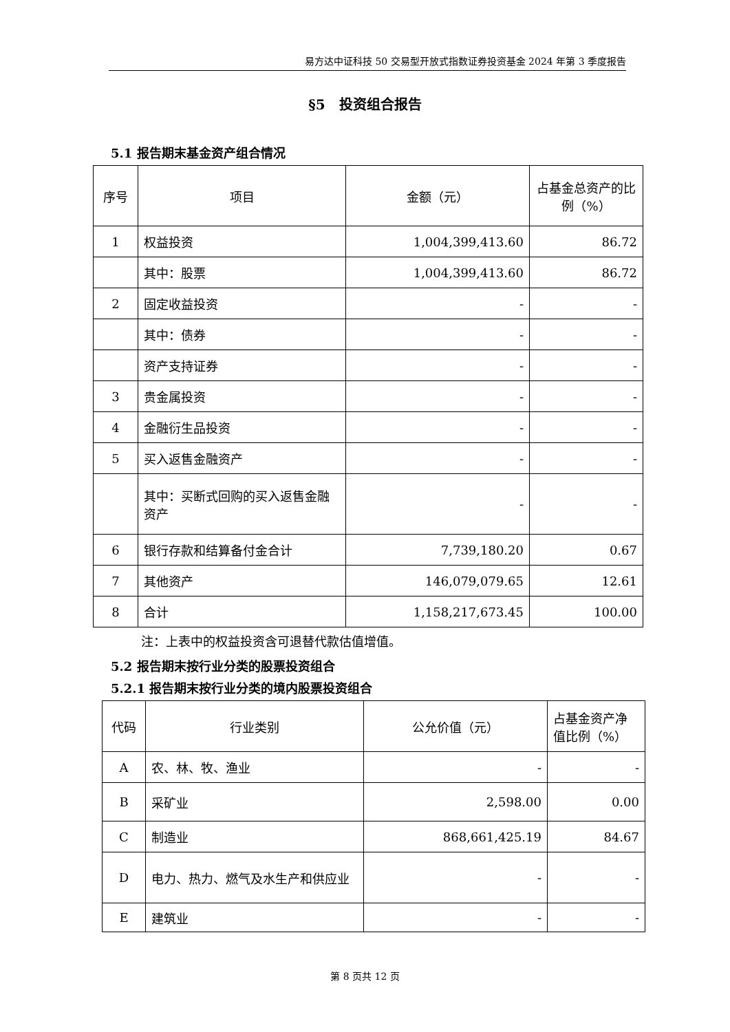易方达中证科技 50 交易型开放式指数证券投资基金 2024 年第 3 季度报告
§5　投资组合报告
5.1 报告期末基金资产组合情况
| 序号 | 项目 | 金额（元） | 占基金总资产的比例（%） |
| 1 | 权益投资 | 1,004,399,413.60 | 86.72 |
| | 其中：股票 | 1,004,399,413.60 | 86.72 |
| 2 | 固定收益投资 | - | - |
| | 其中：债券 | - | - |
| | 资产支持证券 | - | - |
| 3 | 贵金属投资 | - | - |
| 4 | 金融衍生品投资 | - | - |
| 5 | 买入返售金融资产 | - | - |
| | 其中：买断式回购的买入返售金融资产 | - | - |
| 6 | 银行存款和结算备付金合计 | 7,739,180.20 | 0.67 |
| 7 | 其他资产 | 146,079,079.65 | 12.61 |
| 8 | 合计 | 1,158,217,673.45 | 100.00 |
注：上表中的权益投资含可退替代款估值增值。
5.2 报告期末按行业分类的股票投资组合
5.2.1 报告期末按行业分类的境内股票投资组合
| 代码 | 行业类别 | 公允价值（元） | 占基金资产净值比例（%） |
| A | 农、林、牧、渔业 | - | - |
| B | 采矿业 | 2,598.00 | 0.00 |
| C | 制造业 | 868,661,425.19 | 84.67 |
| D | 电力、热力、燃气及水生产和供应业 | - | - |
| E | 建筑业 | - | - |
第 8 页共 12 页